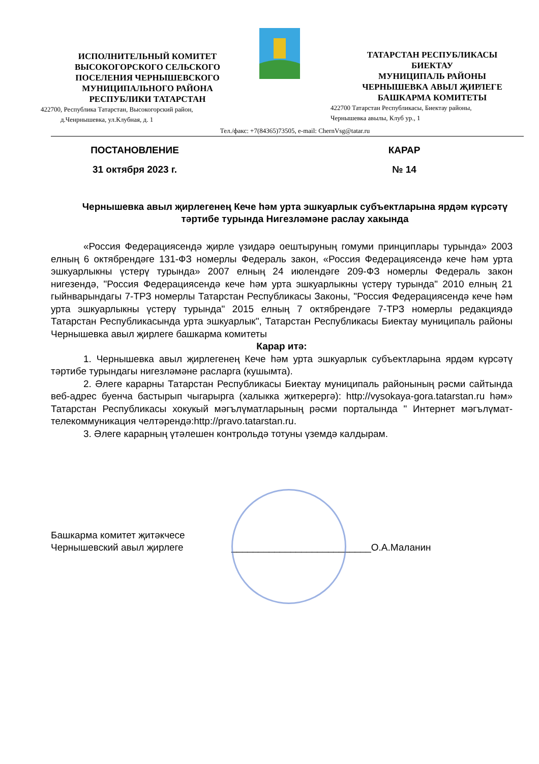ИСПОЛНИТЕЛЬНЫЙ КОМИТЕТ
ВЫСОКОГОРСКОГО СЕЛЬСКОГО
ПОСЕЛЕНИЯ ЧЕРНЫШЕВСКОГО
МУНИЦИПАЛЬНОГО РАЙОНА
РЕСПУБЛИКИ ТАТАРСТАН
422700, Республика Татарстан, Высокогорский район,
д.Ченрнышевка, ул.Клубная, д. 1
ТАТАРСТАН РЕСПУБЛИКАСЫ
БИЕКТАУ
МУНИЦИПАЛЬ РАЙОНЫ
ЧЕРНЫШЕВКА АВЫЛ ҖИРЛЕГЕ
БАШКАРМА КОМИТЕТЫ
422700 Татарстан Республикасы, Биектау районы,
Чернышевка авылы, Клуб ур., 1
Тел./факс: +7(84365)73505, e-mail: ChernVsg@tatar.ru
ПОСТАНОВЛЕНИЕ КАРАР
31 октября 2023 г. № 14
Чернышевка авыл җирлегенең Кече һәм урта эшкуарлык субъектларына ярдәм күрсәтү тәртибе турында Нигезләмәне раслау хакында
«Россия Федерациясендә җирле үзидарә оештыруның гомуми принциплары турында» 2003 елның 6 октябрендәге 131-ФЗ номерлы Федераль закон, «Россия Федерациясендә кече һәм урта эшкуарлыкны үстерү турында» 2007 елның 24 июлендәге 209-ФЗ номерлы Федераль закон нигезендә, "Россия Федерациясендә кече һәм урта эшкуарлыкны үстерү турында" 2010 елның 21 гыйнварындагы 7-ТРЗ номерлы Татарстан Республикасы Законы, "Россия Федерациясендә кече һәм урта эшкуарлыкны үстерү турында" 2015 елның 7 октябрендәге 7-ТРЗ номерлы редакциядә Татарстан Республикасында урта эшкуарлык", Татарстан Республикасы Биектау муниципаль районы Чернышевка авыл җирлеге башкарма комитеты
Карар итә:
1. Чернышевка авыл җирлегенең Кече һәм урта эшкуарлык субъектларына ярдәм күрсәтү тәртибе турындагы нигезләмәне расларга (кушымта).
2. Әлеге карарны Татарстан Республикасы Биектау муниципаль районының рәсми сайтында веб-адрес буенча бастырып чыгарырга (халыкка җиткерергә): http://vysokaya-gora.tatarstan.ru һәм» Татарстан Республикасы хокукый мәгълүматларының рәсми порталында " Интернет мәгълүмат-телекоммуникация челтәрендә:http://pravo.tatarstan.ru.
3. Әлеге карарның үтәлешен контрольдә тотуны үземдә калдырам.
Башкарма комитет җитәкчесе
Чернышевский авыл җирлеге
__________________________О.А.Маланин